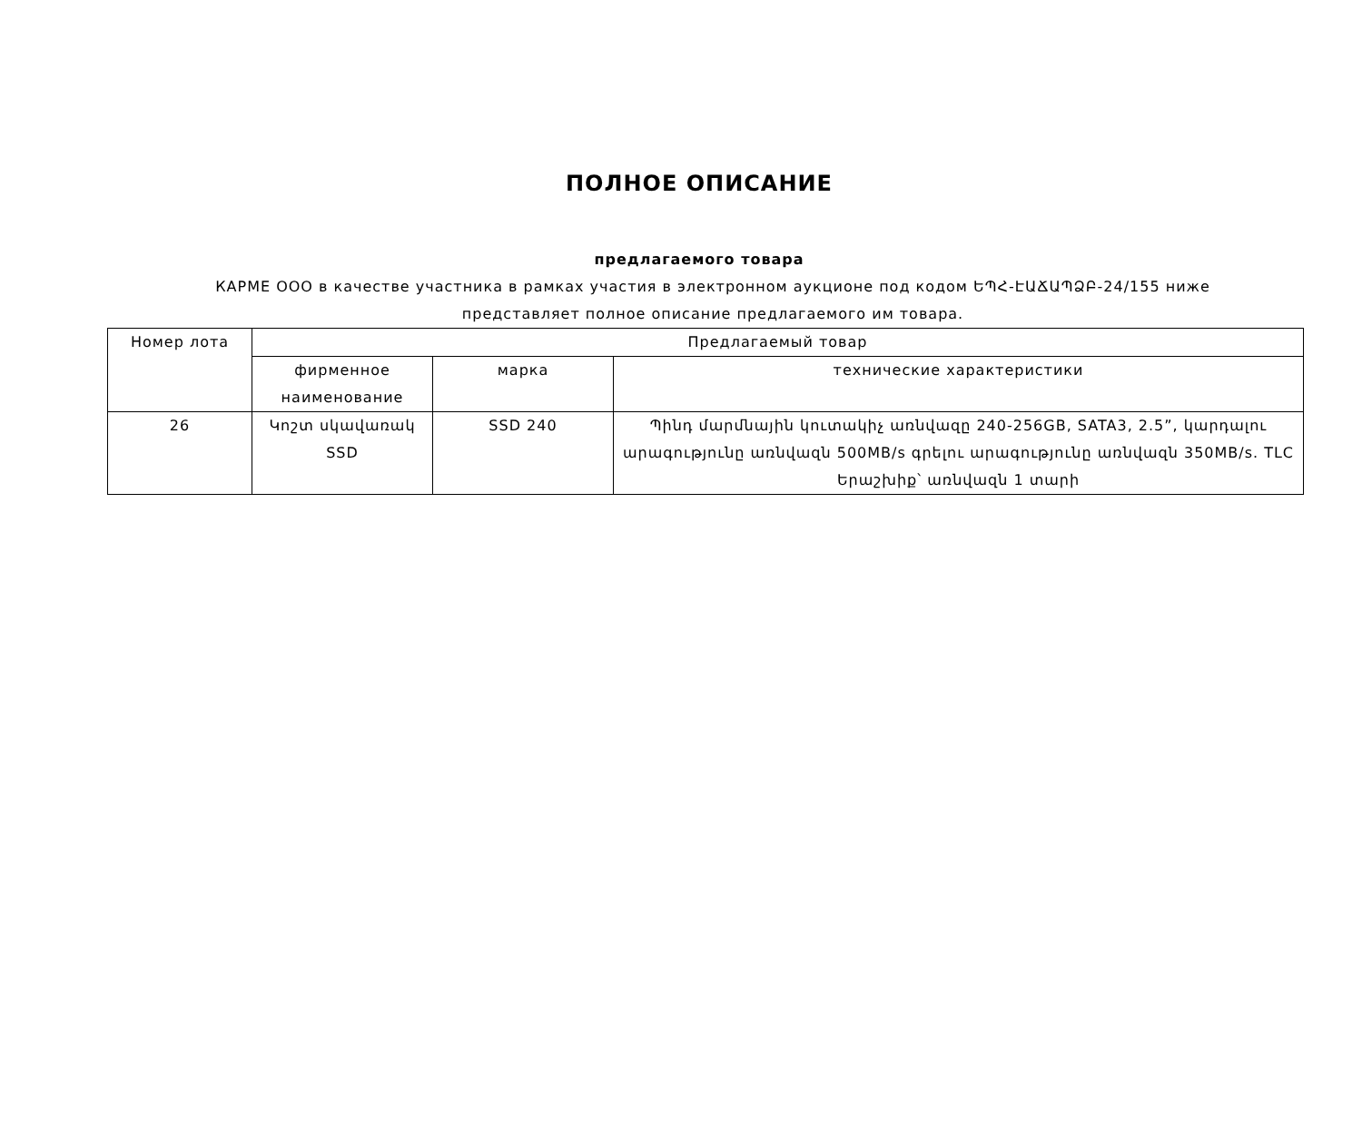ПОЛНОЕ ОПИСАНИЕ
предлагаемого товара
КАРМЕ ООО в качестве участника в рамках участия в электронном аукционе под кодом ԵՊՀ-ԷԱՃԱՊՁԲ-24/155 ниже представляет полное описание предлагаемого им товара.
| Номер лота | Предлагаемый товар | | |
| --- | --- | --- | --- |
| | фирменное наименование | марка | технические характеристики |
| 26 | Կոշտ սկավառակ SSD | SSD 240 | Պինդ մարմնային կուտակիչ առնվազը 240-256GB, SATA3, 2.5”, կարդալու արագությունը առնվազն 500MB/s գրելու արագությունը առնվազն 350MB/s. TLC Երաշխիք՝ առնվազն 1 տարի |